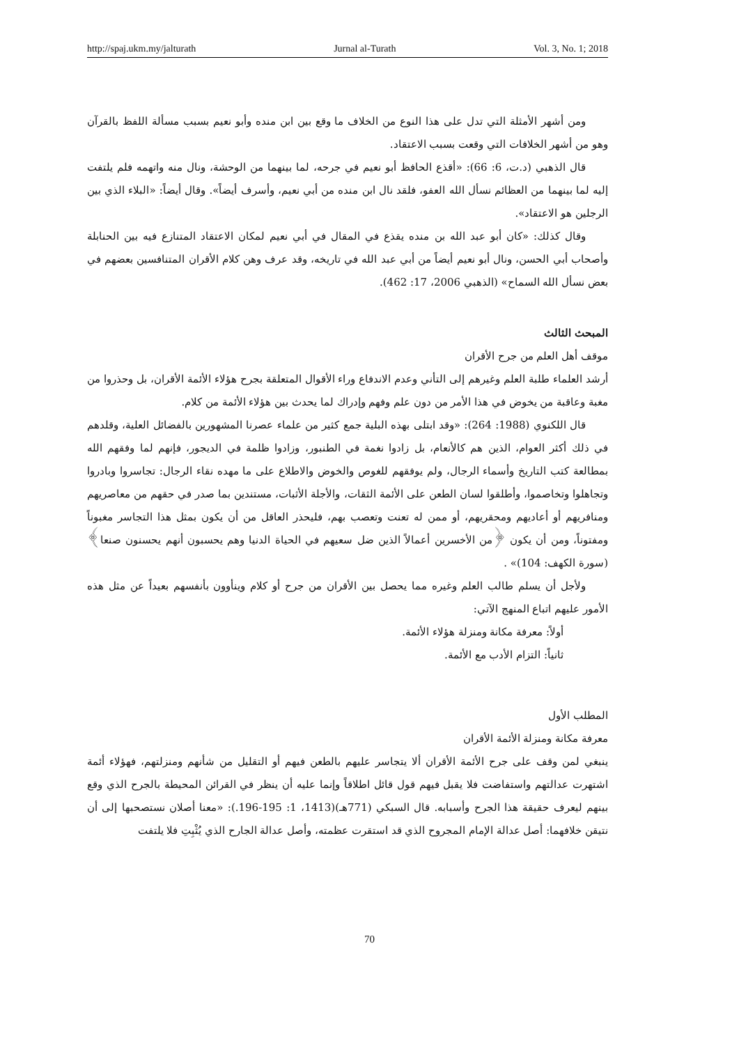http://spaj.ukm.my/jalturath Jurnal al-Turath Vol. 3, No. 1; 2018
ومن أشهر الأمثلة التي تدل على هذا النوع من الخلاف ما وقع بين ابن منده وأبو نعيم بسبب مسألة اللفظ بالقرآن وهو من أشهر الخلافات التي وقعت بسبب الاعتقاد.
قال الذهبي (د.ت، 6: 66): «أقذع الحافظ أبو نعيم في جرحه، لما بينهما من الوحشة، ونال منه واتهمه فلم يلتفت إليه لما بينهما من العظائم نسأل الله العفو، فلقد نال ابن منده من أبي نعيم، وأسرف أيضاً». وقال أيضاً: «البلاء الذي بين الرجلين هو الاعتقاد».
وقال كذلك: «كان أبو عبد الله بن منده يقذع في المقال في أبي نعيم لمكان الاعتقاد المتنازع فيه بين الحنابلة وأصحاب أبي الحسن، ونال أبو نعيم أيضاً من أبي عبد الله في تاريخه، وقد عرف وهن كلام الأقران المتنافسين بعضهم في بعض نسأل الله السماح» (الذهبي 2006، 17: 462).
المبحث الثالث
موقف أهل العلم من جرح الأقران
أرشد العلماء طلبة العلم وغيرهم إلى التأني وعدم الاندفاع وراء الأقوال المتعلقة بجرح هؤلاء الأئمة الأقران، بل وحذروا من مغبة وعاقبة من يخوض في هذا الأمر من دون علم وفهم وإدراك لما يحدث بين هؤلاء الأئمة من كلام.
قال اللكنوي (1988: 264): «وقد ابتلى بهذه البلية جمع كثير من علماء عصرنا المشهورين بالفضائل العلية، وقلدهم في ذلك أكثر العوام، الذين هم كالأنعام، بل زادوا نغمة في الطنبور، وزادوا ظلمة في الديجور، فإنهم لما وفقهم الله بمطالعة كتب التاريخ وأسماء الرجال، ولم يوفقهم للغوص والخوض والاطلاع على ما مهده نقاء الرجال: تجاسروا وبادروا وتجاهلوا وتخاصموا، وأطلقوا لسان الطعن على الأئمة الثقات، والأجلة الأثبات، مستندين بما صدر في حقهم من معاصريهم ومنافريهم أو أعاديهم ومحقريهم، أو ممن له تعنت وتعصب بهم، فليحذر العاقل من أن يكون بمثل هذا التجاسر مغبوناً ومفتوناً، ومن أن يكون ﴿من الأخسرين أعمالاً الذين ضل سعيهم في الحياة الدنيا وهم يحسبون أنهم يحسنون صنعا﴾ (سورة الكهف: 104)» .
ولأجل أن يسلم طالب العلم وغيره مما يحصل بين الأقران من جرح أو كلام وينأوون بأنفسهم بعيداً عن مثل هذه الأمور عليهم اتباع المنهج الآتي:
أولاً: معرفة مكانة ومنزلة هؤلاء الأئمة.
ثانياً: التزام الأدب مع الأئمة.
المطلب الأول
معرفة مكانة ومنزلة الأئمة الأقران
ينبغي لمن وقف على جرح الأئمة الأقران ألا يتجاسر عليهم بالطعن فيهم أو التقليل من شأنهم ومنزلتهم، فهؤلاء أئمة اشتهرت عدالتهم واستفاضت فلا يقبل فيهم قول قائل اطلاقاً وإنما عليه أن ينظر في القرائن المحيطة بالجرح الذي وقع بينهم ليعرف حقيقة هذا الجرح وأسبابه. قال السبكي (771هـ)(1413، 1: 195-196.): «معنا أصلان نستصحبها إلى أن نتيقن خلافهما: أصل عدالة الإمام المجروح الذي قد استقرت عظمته، وأصل عدالة الجارح الذي يُثْبِتِ فلا يلتفت
70